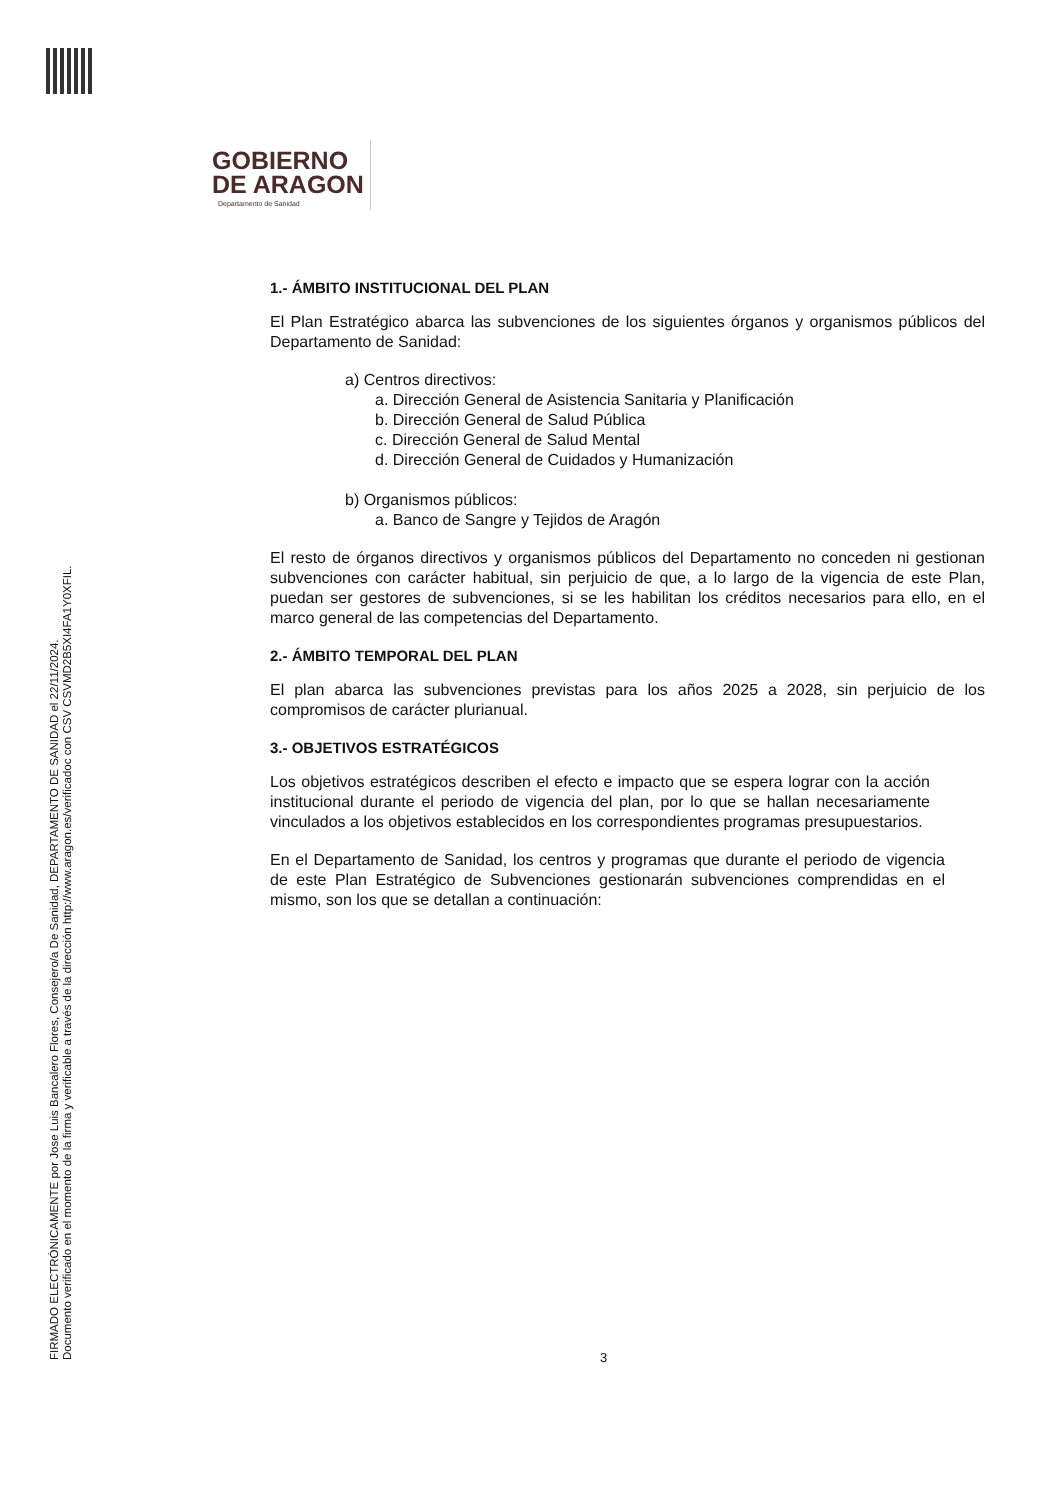FIRMADO ELECTRÓNICAMENTE por Jose Luis Bancalero Flores, Consejero/a De Sanidad, DEPARTAMENTO DE SANIDAD el 22/11/2024.
Documento verificado en el momento de la firma y verificable a través de la dirección http://www.aragon.es/verificadoc con CSV CSVMD2B5XI4FA1Y0XFIL.
GOBIERNO
DE ARAGON
Departamento de Sanidad
1.- ÁMBITO INSTITUCIONAL DEL PLAN
El Plan Estratégico abarca las subvenciones de los siguientes órganos y organismos públicos del Departamento de Sanidad:
a) Centros directivos:
a. Dirección General de Asistencia Sanitaria y Planificación
b. Dirección General de Salud Pública
c. Dirección General de Salud Mental
d. Dirección General de Cuidados y Humanización
b) Organismos públicos:
a. Banco de Sangre y Tejidos de Aragón
El resto de órganos directivos y organismos públicos del Departamento no conceden ni gestionan subvenciones con carácter habitual, sin perjuicio de que, a lo largo de la vigencia de este Plan, puedan ser gestores de subvenciones, si se les habilitan los créditos necesarios para ello, en el marco general de las competencias del Departamento.
2.- ÁMBITO TEMPORAL DEL PLAN
El plan abarca las subvenciones previstas para los años 2025 a 2028, sin perjuicio de los compromisos de carácter plurianual.
3.- OBJETIVOS ESTRATÉGICOS
Los objetivos estratégicos describen el efecto e impacto que se espera lograr con la acción institucional durante el periodo de vigencia del plan, por lo que se hallan necesariamente vinculados a los objetivos establecidos en los correspondientes programas presupuestarios.
En el Departamento de Sanidad, los centros y programas que durante el periodo de vigencia de este Plan Estratégico de Subvenciones gestionarán subvenciones comprendidas en el mismo, son los que se detallan a continuación:
3